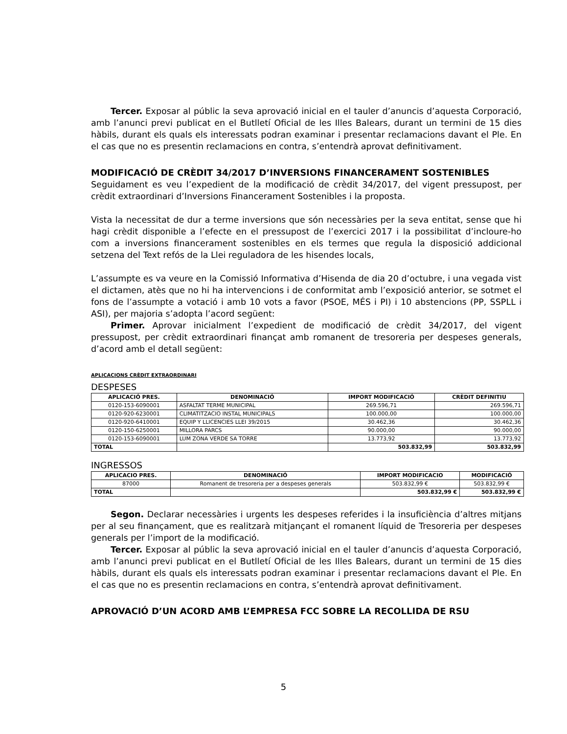Tercer. Exposar al públic la seva aprovació inicial en el tauler d’anuncis d’aquesta Corporació, amb l’anunci previ publicat en el Butlletí Oficial de les Illes Balears, durant un termini de 15 dies hàbils, durant els quals els interessats podran examinar i presentar reclamacions davant el Ple. En el cas que no es presentin reclamacions en contra, s’entendrà aprovat definitivament.
MODIFICACIÓ DE CRÈDIT 34/2017 D’INVERSIONS FINANCERAMENT SOSTENIBLES
Seguidament es veu l’expedient de la modificació de crèdit 34/2017, del vigent pressupost, per crèdit extraordinari d’Inversions Financerament Sostenibles i la proposta.
Vista la necessitat de dur a terme inversions que són necessàries per la seva entitat, sense que hi hagi crèdit disponible a l’efecte en el pressupost de l’exercici 2017 i la possibilitat d’incloure-ho com a inversions financerament sostenibles en els termes que regula la disposició addicional setzena del Text refós de la Llei reguladora de les hisendes locals,
L’assumpte es va veure en la Comissió Informativa d’Hisenda de dia 20 d’octubre, i una vegada vist el dictamen, atès que no hi ha intervencions i de conformitat amb l’exposició anterior, se sotmet el fons de l’assumpte a votació i amb 10 vots a favor (PSOE, MÉS i PI) i 10 abstencions (PP, SSPLL i ASI), per majoria s’adopta l’acord següent:
Primer. Aprovar inicialment l’expedient de modificació de crèdit 34/2017, del vigent pressupost, per crèdit extraordinari finançat amb romanent de tresoreria per despeses generals, d’acord amb el detall següent:
APLICACIONS CRÈDIT EXTRAORDINARI
DESPESES
| APLICACIÓ PRES. | DENOMINACIÓ | IMPORT MODIFICACIÓ | CRÈDIT DEFINITIU |
| --- | --- | --- | --- |
| 0120-153-6090001 | ASFALTAT TERME MUNICIPAL | 269.596,71 | 269.596,71 |
| 0120-920-6230001 | CLIMATITZACIO INSTAL MUNICIPALS | 100.000,00 | 100.000,00 |
| 0120-920-6410001 | EQUIP Y LLICENCIES LLEI 39/2015 | 30.462,36 | 30.462,36 |
| 0120-150-6250001 | MILLORA PARCS | 90.000,00 | 90.000,00 |
| 0120-153-6090001 | LUM ZONA VERDE SA TORRE | 13.773,92 | 13.773,92 |
| TOTAL | | 503.832,99 | 503.832,99 |
INGRESSOS
| APLICACIO PRES. | DENOMINACIÓ | IMPORT MODIFICACIO | MODIFICACIÓ |
| --- | --- | --- | --- |
| 87000 | Romanent de tresoreria per a despeses generals | 503.832,99 € | 503.832,99 € |
| TOTAL | | 503.832,99 € | 503.832,99 € |
Segon. Declarar necessàries i urgents les despeses referides i la insuficiència d’altres mitjans per al seu finançament, que es realitzarà mitjançant el romanent líquid de Tresoreria per despeses generals per l’import de la modificació.
Tercer. Exposar al públic la seva aprovació inicial en el tauler d’anuncis d’aquesta Corporació, amb l’anunci previ publicat en el Butlletí Oficial de les Illes Balears, durant un termini de 15 dies hàbils, durant els quals els interessats podran examinar i presentar reclamacions davant el Ple. En el cas que no es presentin reclamacions en contra, s’entendrà aprovat definitivament.
APROVACIÓ D’UN ACORD AMB L’EMPRESA FCC SOBRE LA RECOLLIDA DE RSU
5